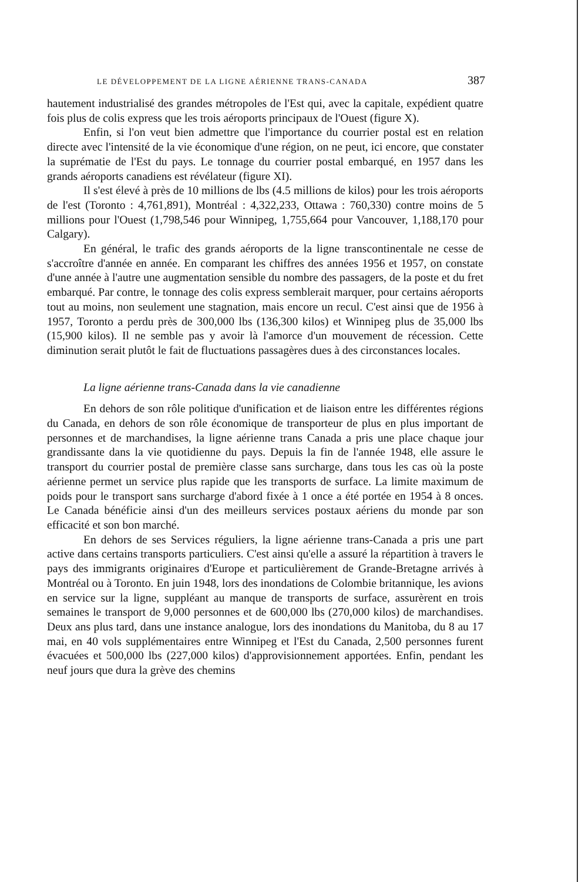LE DÉVELOPPEMENT DE LA LIGNE AÉRIENNE TRANS-CANADA 387
hautement industrialisé des grandes métropoles de l'Est qui, avec la capitale, expédient quatre fois plus de colis express que les trois aéroports principaux de l'Ouest (figure X).
Enfin, si l'on veut bien admettre que l'importance du courrier postal est en relation directe avec l'intensité de la vie économique d'une région, on ne peut, ici encore, que constater la suprématie de l'Est du pays. Le tonnage du courrier postal embarqué, en 1957 dans les grands aéroports canadiens est révélateur (figure XI).
Il s'est élevé à près de 10 millions de lbs (4.5 millions de kilos) pour les trois aéroports de l'est (Toronto : 4,761,891), Montréal : 4,322,233, Ottawa : 760,330) contre moins de 5 millions pour l'Ouest (1,798,546 pour Winnipeg, 1,755,664 pour Vancouver, 1,188,170 pour Calgary).
En général, le trafic des grands aéroports de la ligne transcontinentale ne cesse de s'accroître d'année en année. En comparant les chiffres des années 1956 et 1957, on constate d'une année à l'autre une augmentation sensible du nombre des passagers, de la poste et du fret embarqué. Par contre, le tonnage des colis express semblerait marquer, pour certains aéroports tout au moins, non seulement une stagnation, mais encore un recul. C'est ainsi que de 1956 à 1957, Toronto a perdu près de 300,000 lbs (136,300 kilos) et Winnipeg plus de 35,000 lbs (15,900 kilos). Il ne semble pas y avoir là l'amorce d'un mouvement de récession. Cette diminution serait plutôt le fait de fluctuations passagères dues à des circonstances locales.
La ligne aérienne trans-Canada dans la vie canadienne
En dehors de son rôle politique d'unification et de liaison entre les différentes régions du Canada, en dehors de son rôle économique de transporteur de plus en plus important de personnes et de marchandises, la ligne aérienne trans Canada a pris une place chaque jour grandissante dans la vie quotidienne du pays. Depuis la fin de l'année 1948, elle assure le transport du courrier postal de première classe sans surcharge, dans tous les cas où la poste aérienne permet un service plus rapide que les transports de surface. La limite maximum de poids pour le transport sans surcharge d'abord fixée à 1 once a été portée en 1954 à 8 onces. Le Canada bénéficie ainsi d'un des meilleurs services postaux aériens du monde par son efficacité et son bon marché.
En dehors de ses Services réguliers, la ligne aérienne trans-Canada a pris une part active dans certains transports particuliers. C'est ainsi qu'elle a assuré la répartition à travers le pays des immigrants originaires d'Europe et particulièrement de Grande-Bretagne arrivés à Montréal ou à Toronto. En juin 1948, lors des inondations de Colombie britannique, les avions en service sur la ligne, suppléant au manque de transports de surface, assurèrent en trois semaines le transport de 9,000 personnes et de 600,000 lbs (270,000 kilos) de marchandises. Deux ans plus tard, dans une instance analogue, lors des inondations du Manitoba, du 8 au 17 mai, en 40 vols supplémentaires entre Winnipeg et l'Est du Canada, 2,500 personnes furent évacuées et 500,000 lbs (227,000 kilos) d'approvisionnement apportées. Enfin, pendant les neuf jours que dura la grève des chemins